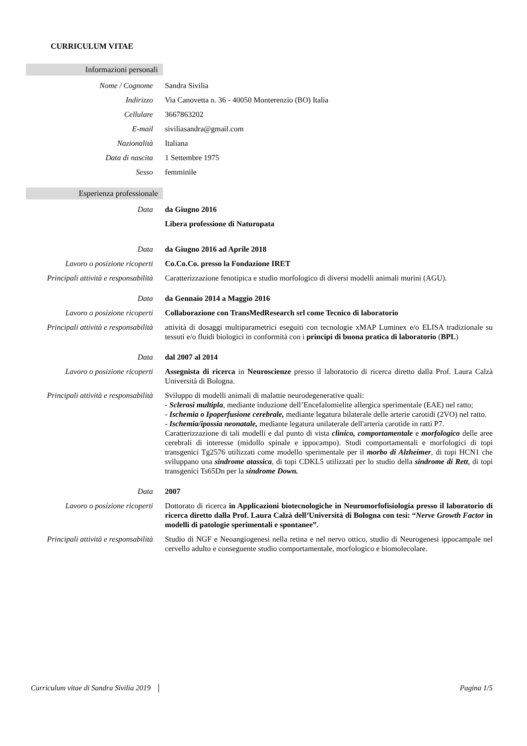CURRICULUM VITAE
Informazioni personali
Nome / Cognome Sandra Sivilia
Indirizzo Via Canovetta n. 36 - 40050 Monterenzio (BO) Italia
Cellulare 3667863202
E-mail siviliasandra@gmail.com
Nazionalità Italiana
Data di nascita 1 Settembre 1975
Sesso femminile
Esperienza professionale
Data da Giugno 2016
Libera professione di Naturopata
Data da Giugno 2016 ad Aprile 2018
Lavoro o posizione ricoperti
Co.Co.Co. presso la Fondazione IRET
Principali attività e responsabilità
Caratterizzazione fenotipica e studio morfologico di diversi modelli animali murini (AGU).
Data da Gennaio 2014 a Maggio 2016
Lavoro o posizione ricoperti
Collaborazione con TransMedResearch srl come Tecnico di laboratorio
Principali attività e responsabilità
attività di dosaggi multiparametrici eseguiti con tecnologie xMAP Luminex e/o ELISA tradizionale su tessuti e/o fluidi biologici in conformità con i principi di buona pratica di laboratorio (BPL)
Data dal 2007 al 2014
Lavoro o posizione ricoperti
Assegnista di ricerca in Neuroscienze presso il laboratorio di ricerca diretto dalla Prof. Laura Calzà Università di Bologna.
Principali attività e responsabilità
Sviluppo di modelli animali di malattie neurodegenerative quali:
- Sclerosi multipla, mediante induzione dell’Encefalomielite allergica sperimentale (EAE) nel ratto;
- Ischemia o Ipoperfusione cerebrale, mediante legatura bilaterale delle arterie carotidi (2VO) nel ratto.
- Ischemia/ipossia neonatale, mediante legatura unilaterale dell'arteria carotide in ratti P7.
Caratterizzazione di tali modelli e dal punto di vista clinico, comportamentale e morfologico delle aree cerebrali di interesse (midollo spinale e ippocampo). Studi comportamentali e morfologici di topi transgenici Tg2576 utilizzati come modello sperimentale per il morbo di Alzheimer, di topi HCN1 che sviluppano una sindrome atassica, di topi CDKL5 utilizzati per lo studio della sindrome di Rett, di topi transgenici Ts65Dn per la sindrome Down.
Data 2007
Lavoro o posizione ricoperti
Dottorato di ricerca in Applicazioni biotecnologiche in Neuromorfofisiologia presso il laboratorio di ricerca diretto dalla Prof. Laura Calzà dell’Università di Bologna con tesi: “Nerve Growth Factor in modelli di patologie sperimentali e spontanee”.
Principali attività e responsabilità
Studio di NGF e Neoangiogenesi nella retina e nel nervo ottico, studio di Neurogenesi ippocampale nel cervello adulto e conseguente studio comportamentale, morfologico e biomolecolare.
Curriculum vitae di Sandra Sivilia 2019 Pagina 1/5